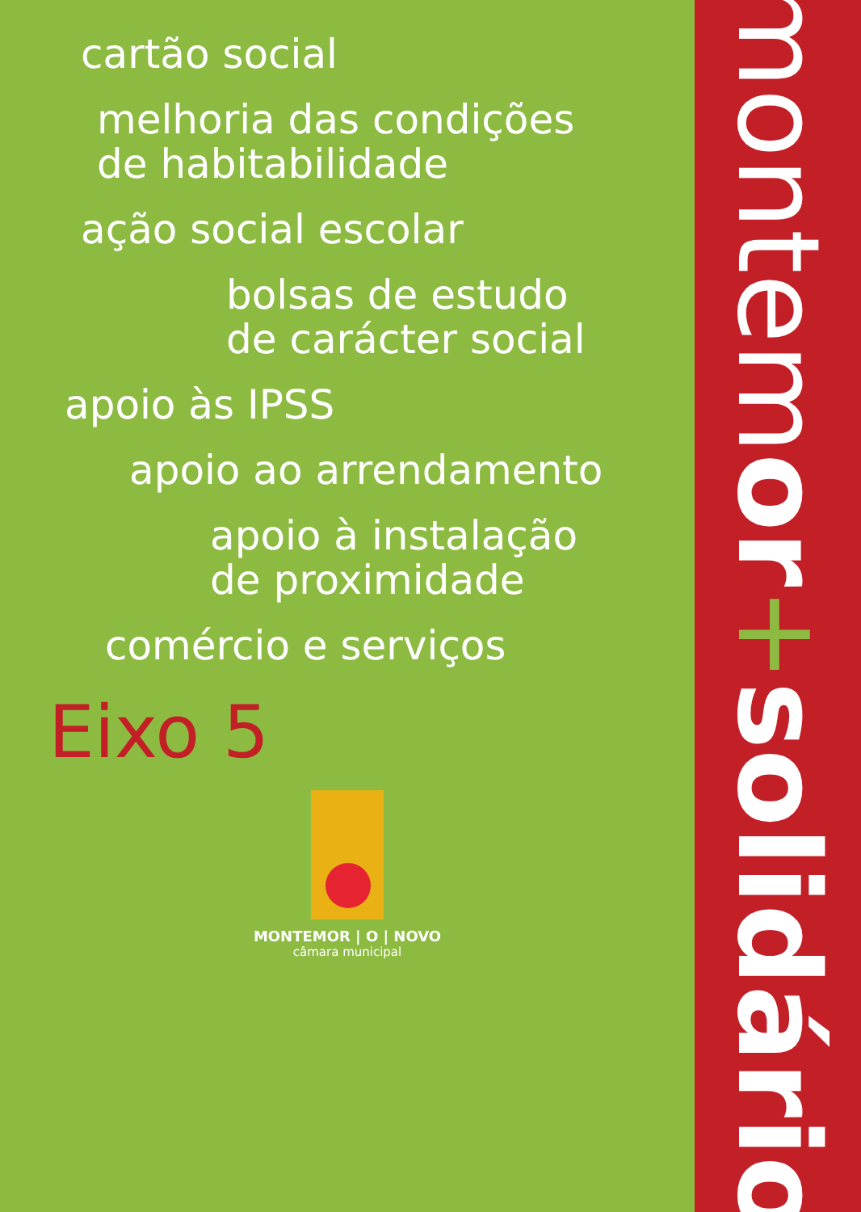cartão social
melhoria das condições
de habitabilidade
ação social escolar
bolsas de estudo
de carácter social
apoio às IPSS
apoio ao arrendamento
apoio à instalação
de proximidade
comércio e serviços
Eixo 5
MONTEMOR | O | NOVO
câmara municipal
montemor+solidário